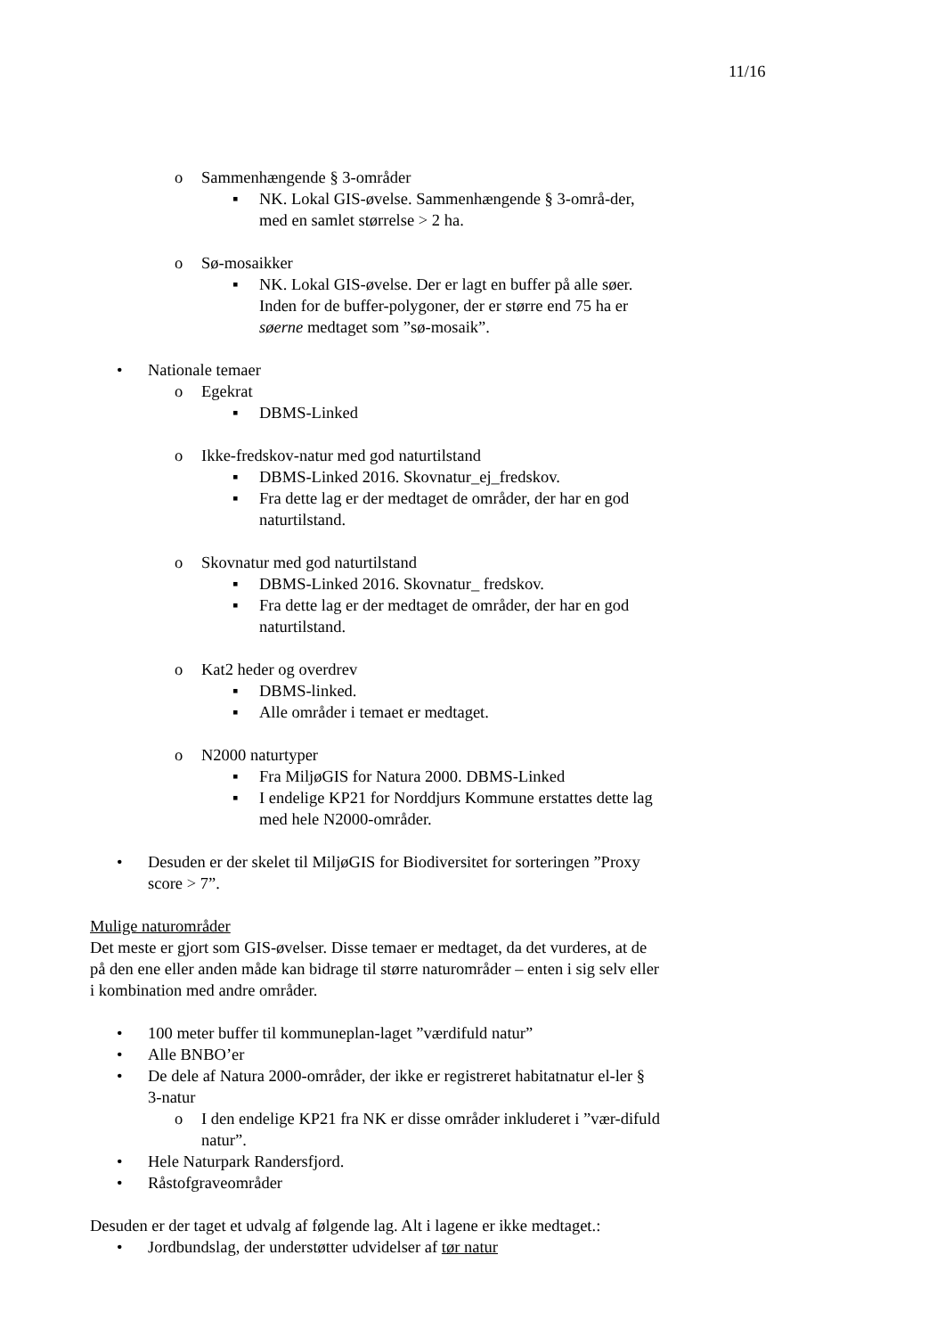11/16
o Sammenhængende § 3-områder
▪ NK. Lokal GIS-øvelse. Sammenhængende § 3-områ-der, med en samlet størrelse > 2 ha.
o Sø-mosaikker
▪ NK. Lokal GIS-øvelse. Der er lagt en buffer på alle søer. Inden for de buffer-polygoner, der er større end 75 ha er søerne medtaget som ”sø-mosaik”.
• Nationale temaer
o Egekrat
▪ DBMS-Linked
o Ikke-fredskov-natur med god naturtilstand
▪ DBMS-Linked 2016. Skovnatur_ej_fredskov.
▪ Fra dette lag er der medtaget de områder, der har en god naturtilstand.
o Skovnatur med god naturtilstand
▪ DBMS-Linked 2016. Skovnatur_ fredskov.
▪ Fra dette lag er der medtaget de områder, der har en god naturtilstand.
o Kat2 heder og overdrev
▪ DBMS-linked.
▪ Alle områder i temaet er medtaget.
o N2000 naturtyper
▪ Fra MiljøGIS for Natura 2000. DBMS-Linked
▪ I endelige KP21 for Norddjurs Kommune erstattes dette lag med hele N2000-områder.
• Desuden er der skelet til MiljøGIS for Biodiversitet for sorteringen ”Proxy score > 7”.
Mulige naturområder
Det meste er gjort som GIS-øvelser. Disse temaer er medtaget, da det vurderes, at de på den ene eller anden måde kan bidrage til større naturområder – enten i sig selv eller i kombination med andre områder.
• 100 meter buffer til kommuneplan-laget ”værdifuld natur”
• Alle BNBO’er
• De dele af Natura 2000-områder, der ikke er registreret habitatnatur el-ler § 3-natur
o I den endelige KP21 fra NK er disse områder inkluderet i ”vær-difuld natur”.
• Hele Naturpark Randersfjord.
• Råstofgraveområder
Desuden er der taget et udvalg af følgende lag. Alt i lagene er ikke medtaget.:
• Jordbundslag, der understøtter udvidelser af tør natur